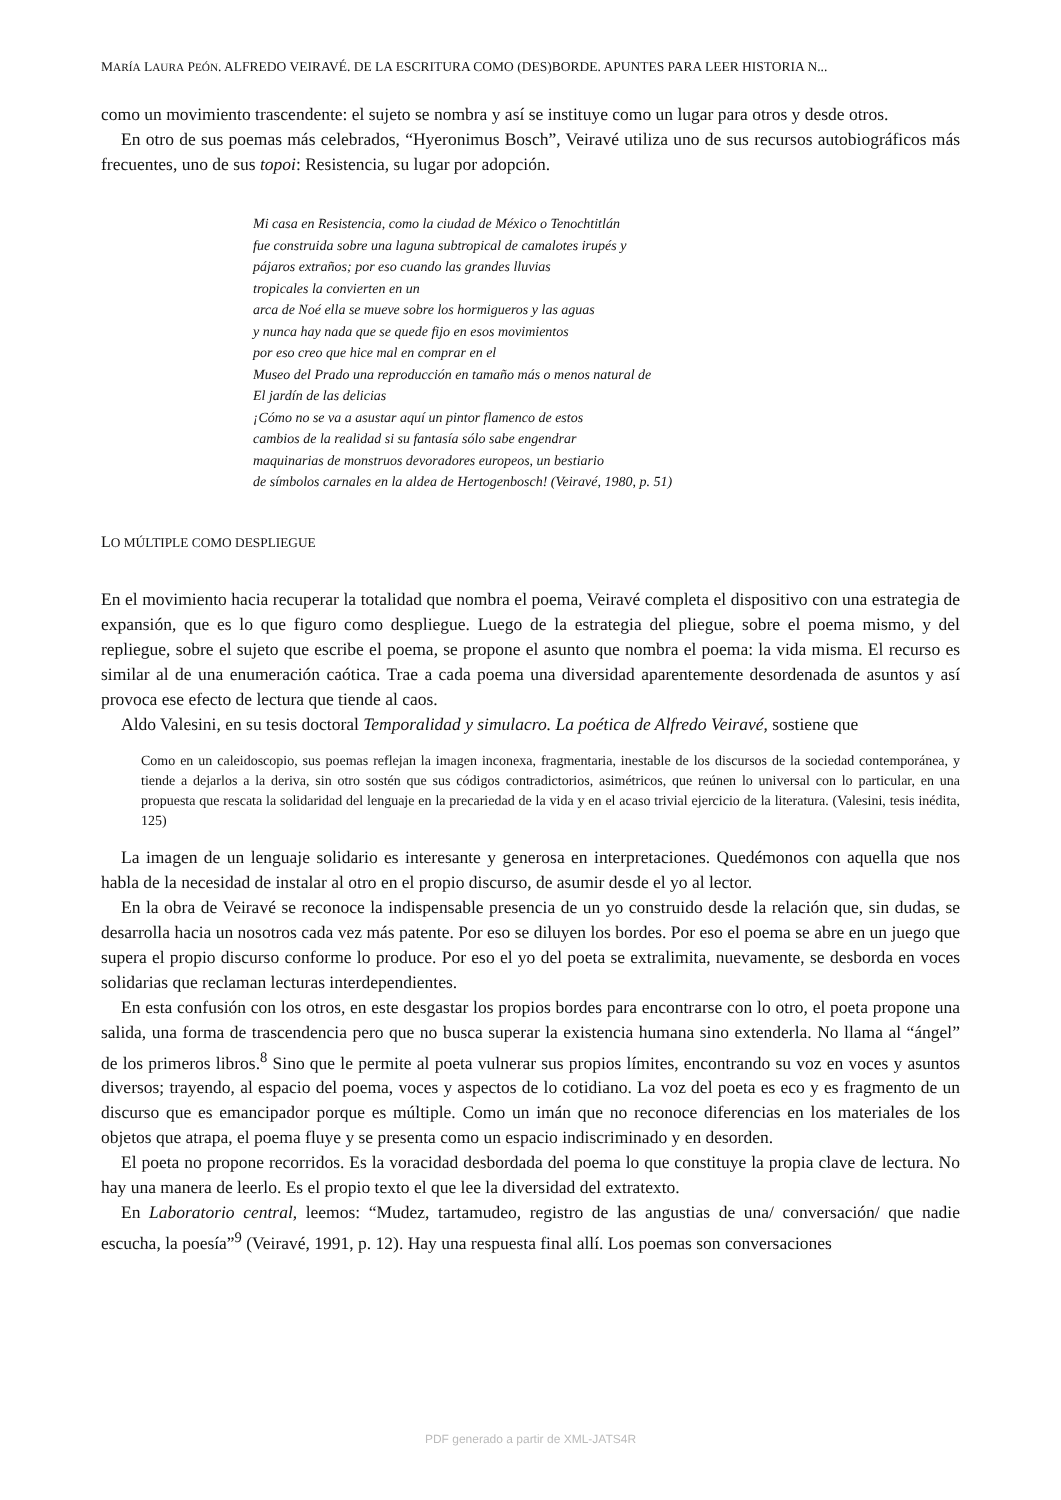MARÍA LAURA PEÓN. ALFREDO VEIRAVÉ. DE LA ESCRITURA COMO (DES)BORDE. APUNTES PARA LEER HISTORIA N...
como un movimiento trascendente: el sujeto se nombra y así se instituye como un lugar para otros y desde otros.
En otro de sus poemas más celebrados, “Hyeronimus Bosch”, Veiravé utiliza uno de sus recursos autobiográficos más frecuentes, uno de sus topoi: Resistencia, su lugar por adopción.
Mi casa en Resistencia, como la ciudad de México o Tenochtitlán
fue construida sobre una laguna subtropical de camalotes irupés y
pájaros extraños; por eso cuando las grandes lluvias
tropicales la convierten en un
arca de Noé ella se mueve sobre los hormigueros y las aguas
y nunca hay nada que se quede fijo en esos movimientos
por eso creo que hice mal en comprar en el
Museo del Prado una reproducción en tamaño más o menos natural de
El jardín de las delicias
¡Cómo no se va a asustar aquí un pintor flamenco de estos
cambios de la realidad si su fantasía sólo sabe engendrar
maquinarias de monstruos devoradores europeos, un bestiario
de símbolos carnales en la aldea de Hertogenbosch! (Veiravé, 1980, p. 51)
LO MÚLTIPLE COMO DESPLIEGUE
En el movimiento hacia recuperar la totalidad que nombra el poema, Veiravé completa el dispositivo con una estrategia de expansión, que es lo que figuro como despliegue. Luego de la estrategia del pliegue, sobre el poema mismo, y del repliegue, sobre el sujeto que escribe el poema, se propone el asunto que nombra el poema: la vida misma. El recurso es similar al de una enumeración caótica. Trae a cada poema una diversidad aparentemente desordenada de asuntos y así provoca ese efecto de lectura que tiende al caos.
Aldo Valesini, en su tesis doctoral Temporalidad y simulacro. La poética de Alfredo Veiravé, sostiene que
Como en un caleidoscopio, sus poemas reflejan la imagen inconexa, fragmentaria, inestable de los discursos de la sociedad contemporánea, y tiende a dejarlos a la deriva, sin otro sostén que sus códigos contradictorios, asimétricos, que reúnen lo universal con lo particular, en una propuesta que rescata la solidaridad del lenguaje en la precariedad de la vida y en el acaso trivial ejercicio de la literatura. (Valesini, tesis inédita, 125)
La imagen de un lenguaje solidario es interesante y generosa en interpretaciones. Quedémonos con aquella que nos habla de la necesidad de instalar al otro en el propio discurso, de asumir desde el yo al lector.
En la obra de Veiravé se reconoce la indispensable presencia de un yo construido desde la relación que, sin dudas, se desarrolla hacia un nosotros cada vez más patente. Por eso se diluyen los bordes. Por eso el poema se abre en un juego que supera el propio discurso conforme lo produce. Por eso el yo del poeta se extralimita, nuevamente, se desborda en voces solidarias que reclaman lecturas interdependientes.
En esta confusión con los otros, en este desgastar los propios bordes para encontrarse con lo otro, el poeta propone una salida, una forma de trascendencia pero que no busca superar la existencia humana sino extenderla. No llama al “ángel” de los primeros libros.<sup>8</sup> Sino que le permite al poeta vulnerar sus propios límites, encontrando su voz en voces y asuntos diversos; trayendo, al espacio del poema, voces y aspectos de lo cotidiano. La voz del poeta es eco y es fragmento de un discurso que es emancipador porque es múltiple. Como un imán que no reconoce diferencias en los materiales de los objetos que atrapa, el poema fluye y se presenta como un espacio indiscriminado y en desorden.
El poeta no propone recorridos. Es la voracidad desbordada del poema lo que constituye la propia clave de lectura. No hay una manera de leerlo. Es el propio texto el que lee la diversidad del extratexto.
En Laboratorio central, leemos: “Mudez, tartamudeo, registro de las angustias de una/ conversación/ que nadie escucha, la poesía”<sup>9</sup> (Veiravé, 1991, p. 12). Hay una respuesta final allí. Los poemas son conversaciones
PDF generado a partir de XML-JATS4R